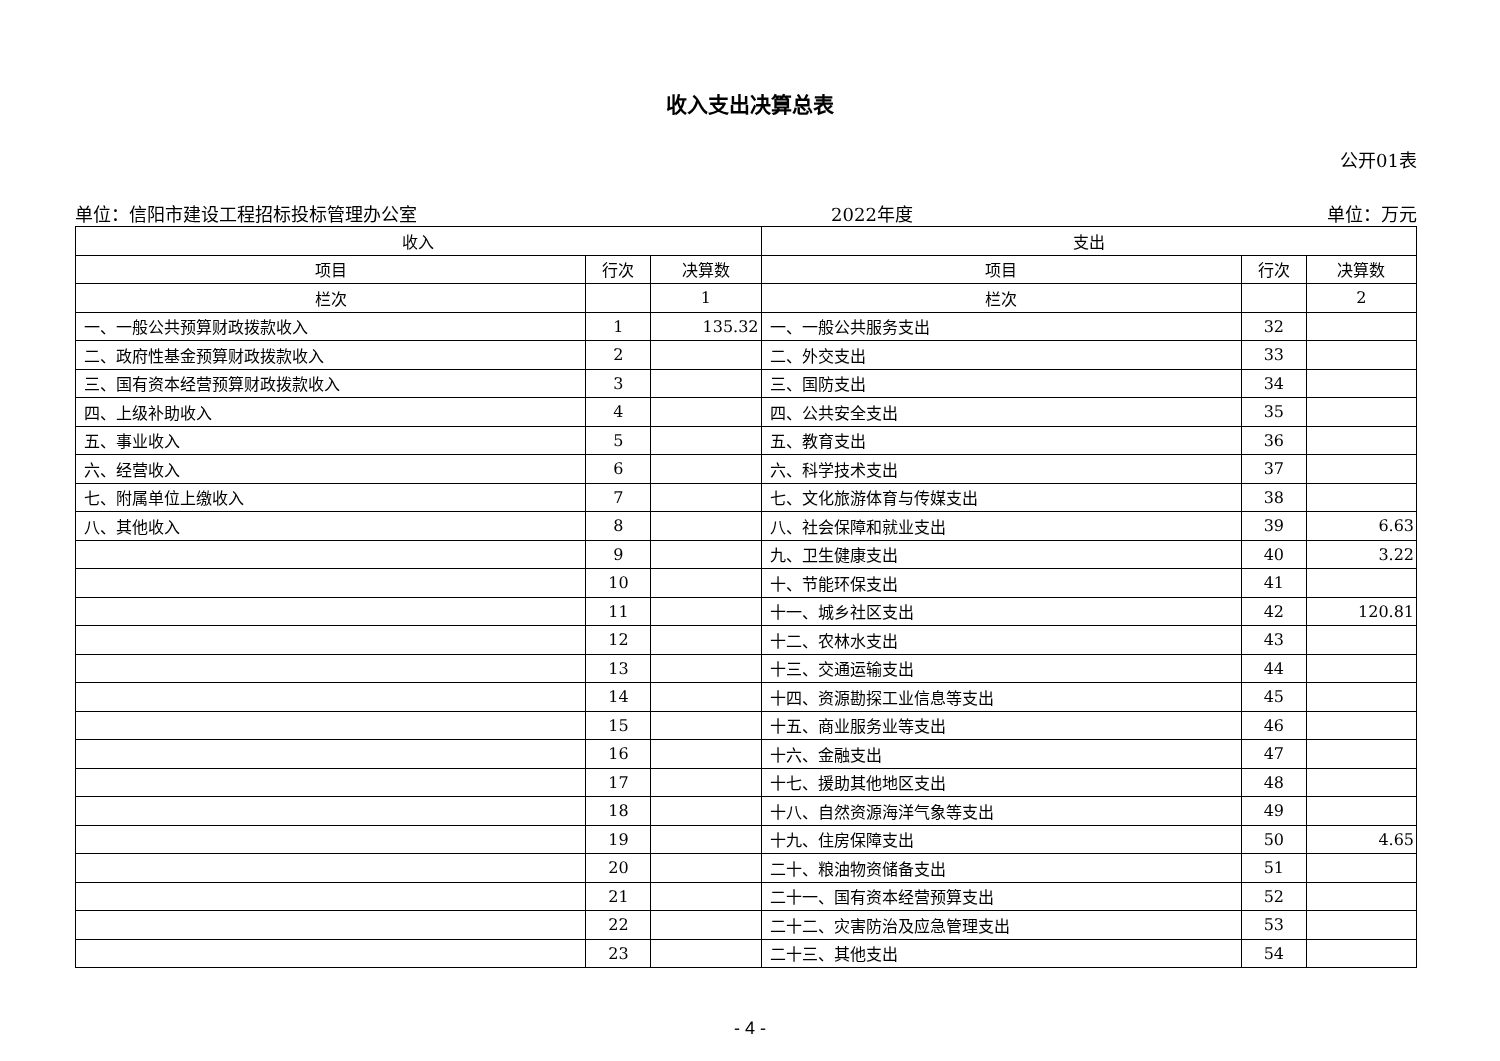收入支出决算总表
公开01表
单位：信阳市建设工程招标投标管理办公室 2022年度 单位：万元
| 收入 | | | 支出 | | |
| --- | --- | --- | --- | --- | --- |
| 项目 | 行次 | 决算数 | 项目 | 行次 | 决算数 |
| 栏次 | | 1 | 栏次 | | 2 |
| 一、一般公共预算财政拨款收入 | 1 | 135.32 | 一、一般公共服务支出 | 32 | |
| 二、政府性基金预算财政拨款收入 | 2 | | 二、外交支出 | 33 | |
| 三、国有资本经营预算财政拨款收入 | 3 | | 三、国防支出 | 34 | |
| 四、上级补助收入 | 4 | | 四、公共安全支出 | 35 | |
| 五、事业收入 | 5 | | 五、教育支出 | 36 | |
| 六、经营收入 | 6 | | 六、科学技术支出 | 37 | |
| 七、附属单位上缴收入 | 7 | | 七、文化旅游体育与传媒支出 | 38 | |
| 八、其他收入 | 8 | | 八、社会保障和就业支出 | 39 | 6.63 |
| | 9 | | 九、卫生健康支出 | 40 | 3.22 |
| | 10 | | 十、节能环保支出 | 41 | |
| | 11 | | 十一、城乡社区支出 | 42 | 120.81 |
| | 12 | | 十二、农林水支出 | 43 | |
| | 13 | | 十三、交通运输支出 | 44 | |
| | 14 | | 十四、资源勘探工业信息等支出 | 45 | |
| | 15 | | 十五、商业服务业等支出 | 46 | |
| | 16 | | 十六、金融支出 | 47 | |
| | 17 | | 十七、援助其他地区支出 | 48 | |
| | 18 | | 十八、自然资源海洋气象等支出 | 49 | |
| | 19 | | 十九、住房保障支出 | 50 | 4.65 |
| | 20 | | 二十、粮油物资储备支出 | 51 | |
| | 21 | | 二十一、国有资本经营预算支出 | 52 | |
| | 22 | | 二十二、灾害防治及应急管理支出 | 53 | |
| | 23 | | 二十三、其他支出 | 54 | |
- 4 -